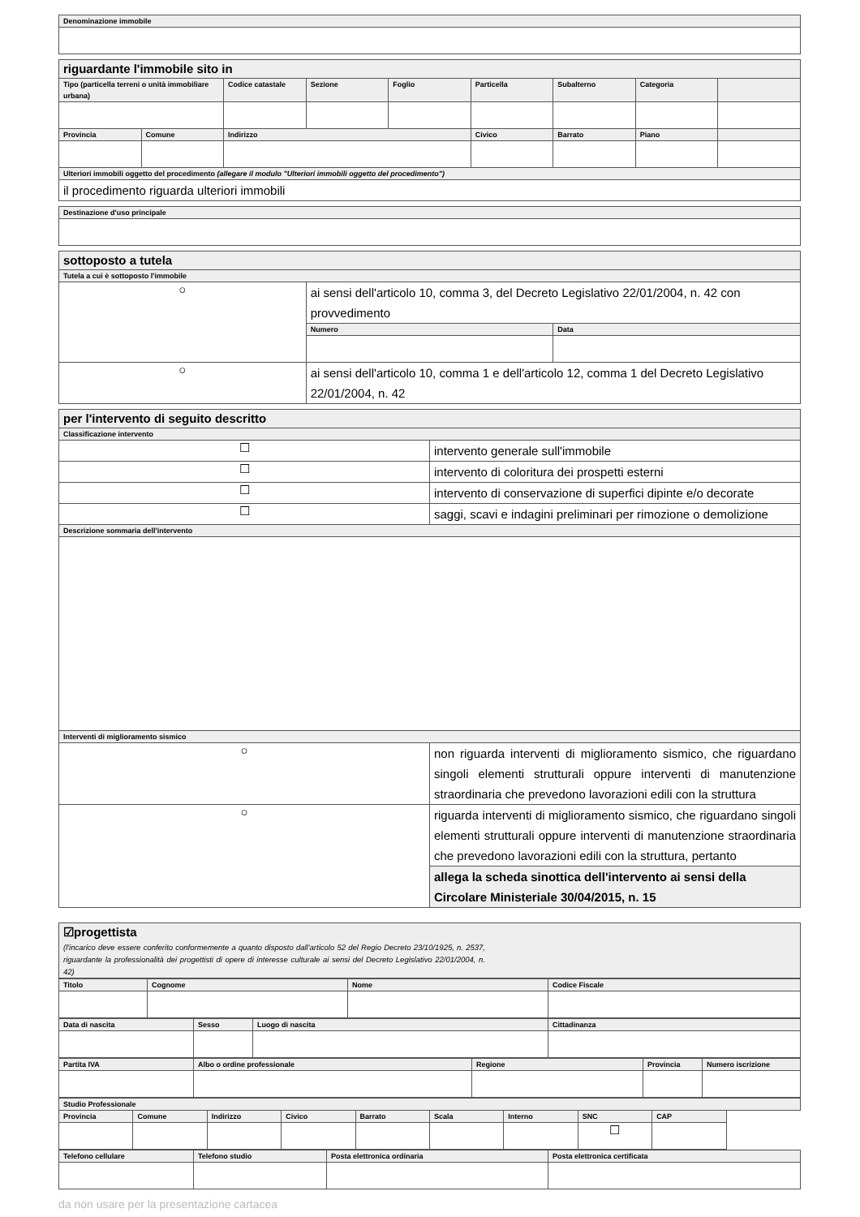| Denominazione immobile |
| --- |
| riguardante l'immobile sito in | | | | | | | | |
| Tipo (particella terreni o unità immobiliare urbana) | | Codice catastale | Sezione | Foglio | Particella | Subalterno | Categoria | |
| Provincia | Comune | Indirizzo | | | Civico | Barrato | Piano | |
| Ulteriori immobili oggetto del procedimento (allegare il modulo "Ulteriori immobili oggetto del procedimento") | | | | | | | | |
| il procedimento riguarda ulteriori immobili | | | | | | | | |
| Destinazione d'uso principale |
| --- |
| sottoposto a tutela | | |
| Tutela a cui è sottoposto l'immobile | | |
| ○ | ai sensi dell'articolo 10, comma 3, del Decreto Legislativo 22/01/2004, n. 42 con provvedimento | |
| | Numero | Data |
| ○ | ai sensi dell'articolo 10, comma 1 e dell'articolo 12, comma 1 del Decreto Legislativo 22/01/2004, n. 42 | |
| per l'intervento di seguito descritto | |
| Classificazione intervento | |
| ☐ | intervento generale sull'immobile |
| ☐ | intervento di coloritura dei prospetti esterni |
| ☐ | intervento di conservazione di superfici dipinte e/o decorate |
| ☐ | saggi, scavi e indagini preliminari per rimozione o demolizione |
| Descrizione sommaria dell'intervento | |
| Interventi di miglioramento sismico | |
| ○ | non riguarda interventi di miglioramento sismico, che riguardano singoli elementi strutturali oppure interventi di manutenzione straordinaria che prevedono lavorazioni edili con la struttura |
| ○ | riguarda interventi di miglioramento sismico, che riguardano singoli elementi strutturali oppure interventi di manutenzione straordinaria che prevedono lavorazioni edili con la struttura, pertanto |
| | allega la scheda sinottica dell'intervento ai sensi della Circolare Ministeriale 30/04/2015, n. 15 |
| ☑progettista (l'incarico deve essere conferito conformemente a quanto disposto dall'articolo 52 del Regio Decreto 23/10/1925, n. 2537, riguardante la professionalità dei progettisti di opere di interesse culturale ai sensi del Decreto Legislativo 22/01/2004, n. 42) |
| Titolo | Cognome | Nome | Codice Fiscale |
| --- | --- | --- | --- |
| Data di nascita | Sesso | Luogo di nascita | Cittadinanza |
| --- | --- | --- | --- |
| Partita IVA | Albo o ordine professionale | Regione | Provincia | Numero iscrizione |
| --- | --- | --- | --- | --- |
| Studio Professionale | | | | | | | | |
| --- | --- | --- | --- | --- | --- | --- | --- | --- |
| Provincia | Comune | Indirizzo | Civico | Barrato | Scala | Interno | SNC | CAP |
| | | | | | | | ☐ | |
| Telefono cellulare | Telefono studio | Posta elettronica ordinaria | Posta elettronica certificata |
| --- | --- | --- | --- |
da non usare per la presentazione cartacea